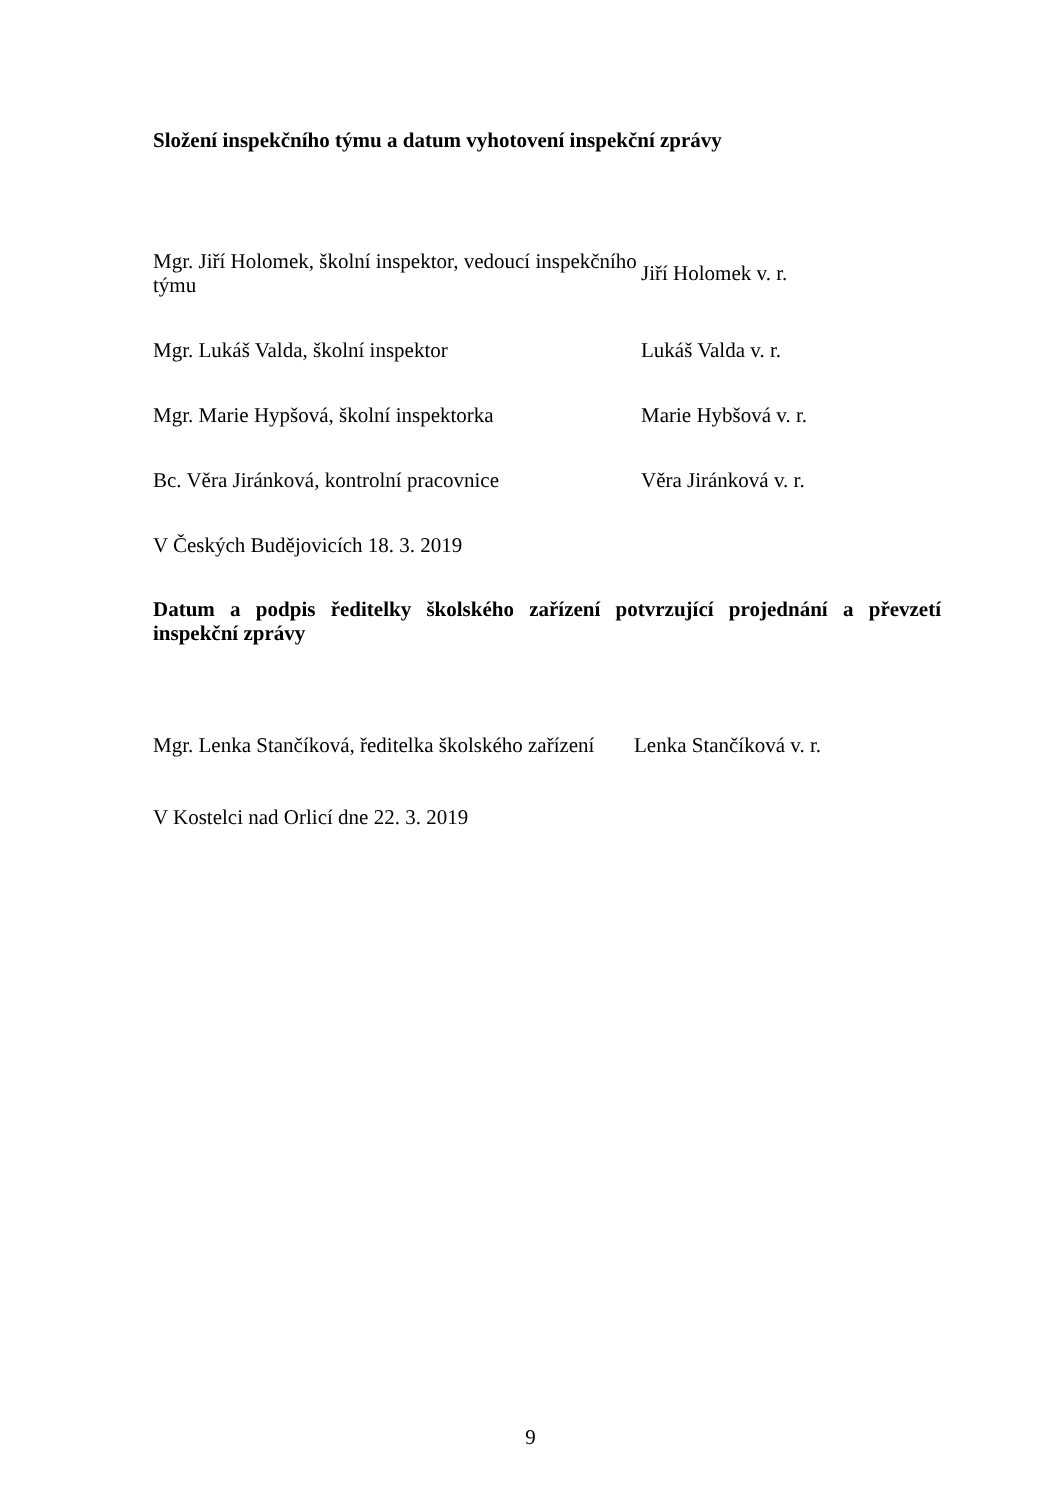Složení inspekčního týmu a datum vyhotovení inspekční zprávy
Mgr. Jiří Holomek, školní inspektor, vedoucí inspekčního týmu
Jiří Holomek v. r.
Mgr. Lukáš Valda, školní inspektor Lukáš Valda v. r.
Mgr. Marie Hypšová, školní inspektorka Marie Hybšová v. r.
Bc. Věra Jiránková, kontrolní pracovnice
Věra Jiránková v. r.
V Českých Budějovicích 18. 3. 2019
Datum a podpis ředitelky školského zařízení potvrzující projednání a převzetí inspekční zprávy
Mgr. Lenka Stančíková, ředitelka školského zařízení
Lenka Stančíková v. r.
V Kostelci nad Orlicí dne 22. 3. 2019
9